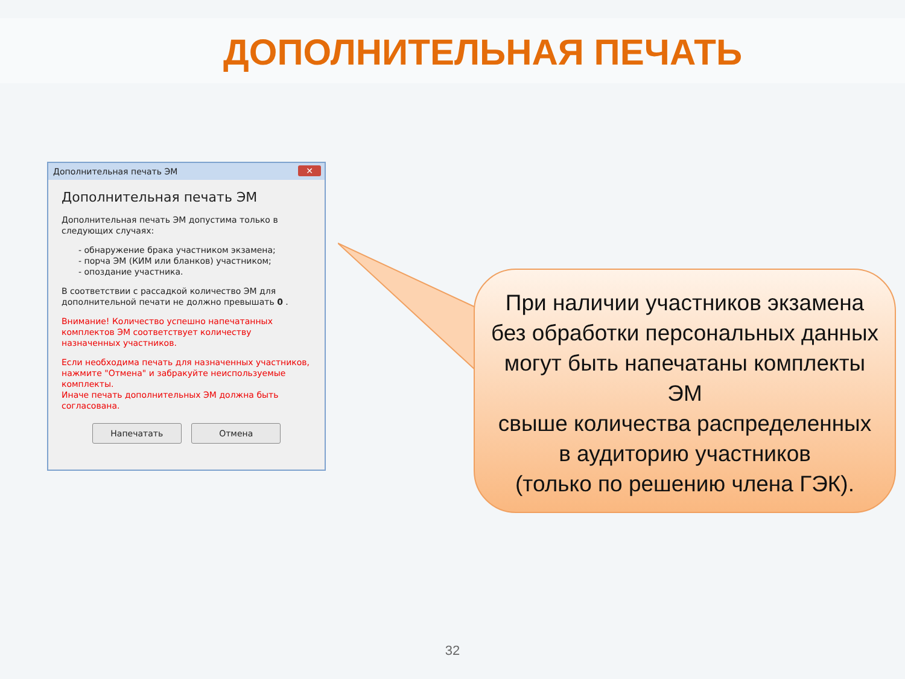ДОПОЛНИТЕЛЬНАЯ ПЕЧАТЬ
Дополнительная печать ЭМ ✕
Дополнительная печать ЭМ
Дополнительная печать ЭМ допустима только в следующих случаях:
- обнаружение брака участником экзамена;
- порча ЭМ (КИМ или бланков) участником;
- опоздание участника.
В соответствии с рассадкой количество ЭМ для дополнительной печати не должно превышать 0 .
Внимание! Количество успешно напечатанных комплектов ЭМ соответствует количеству назначенных участников.
Если необходима печать для назначенных участников, нажмите "Отмена" и забракуйте неиспользуемые комплекты.
Иначе печать дополнительных ЭМ должна быть согласована.
Напечатать Отмена
При наличии участников экзамена
без обработки персональных данных
могут быть напечатаны комплекты ЭМ
свыше количества распределенных
в аудиторию участников
(только по решению члена ГЭК).
32